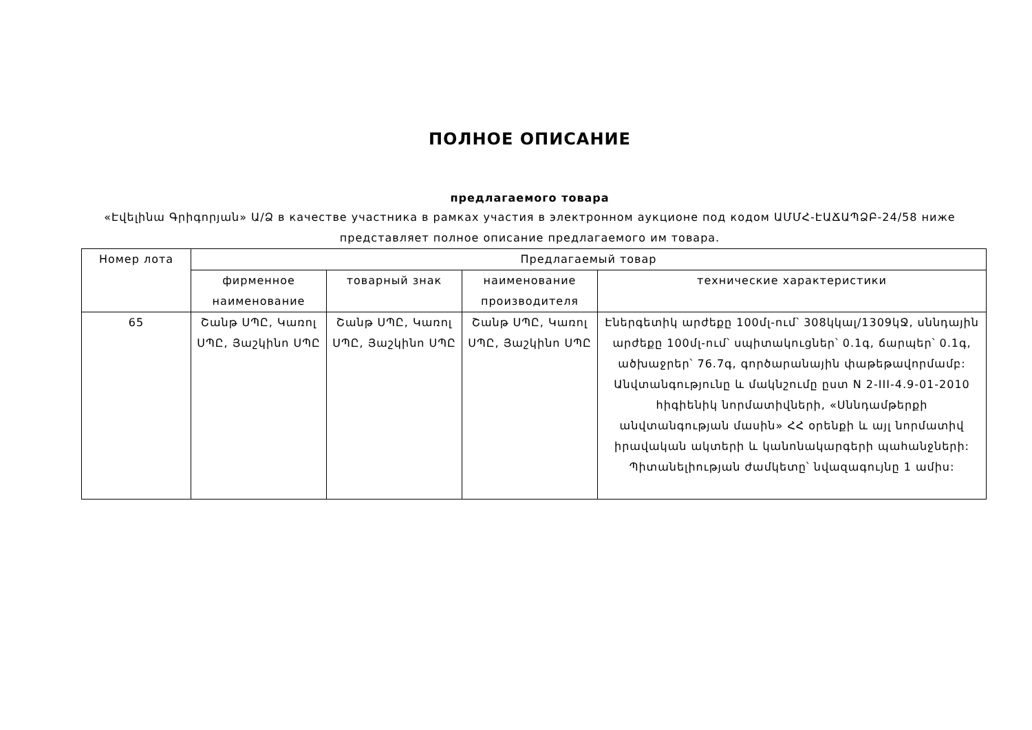ПОЛНОЕ ОПИСАНИЕ
предлагаемого товара
«Էվելինա Գրիգորյան» Ա/Ձ в качестве участника в рамках участия в электронном аукционе под кодом ԱՄՄՀ-ԷԱՃԱՊՁԲ-24/58 ниже представляет полное описание предлагаемого им товара.
| Номер лота | Предлагаемый товар | | | |
| --- | --- | --- | --- | --- |
| | фирменное наименование | товарный знак | наименование производителя | технические характеристики |
| 65 | Շանթ ՍՊԸ, Կառոլ ՍՊԸ, Յաշկինո ՍՊԸ | Շանթ ՍՊԸ, Կառոլ ՍՊԸ, Յաշկինո ՍՊԸ | Շանթ ՍՊԸ, Կառոլ ՍՊԸ, Յաշկինո ՍՊԸ | Էներգետիկ արժեքը 100մլ-ում՝ 308կկալ/1309կՋ, սննդային արժեքը 100մլ-ում՝ սպիտակուցներ՝ 0.1գ, ճարպեր՝ 0.1գ, ածխաջրեր՝ 76.7գ, գործարանային փաթեթավորմամբ: Անվտանգությունը և մակնշումը ըստ N 2-III-4.9-01-2010 հիգիենիկ նորմատիվների, «Սննդամթերքի անվտանգության մասին» ՀՀ օրենքի և այլ նորմատիվ իրավական ակտերի և կանոնակարգերի պահանջների: Պիտանելիության ժամկետը՝ նվազագույնը 1 ամիս: |